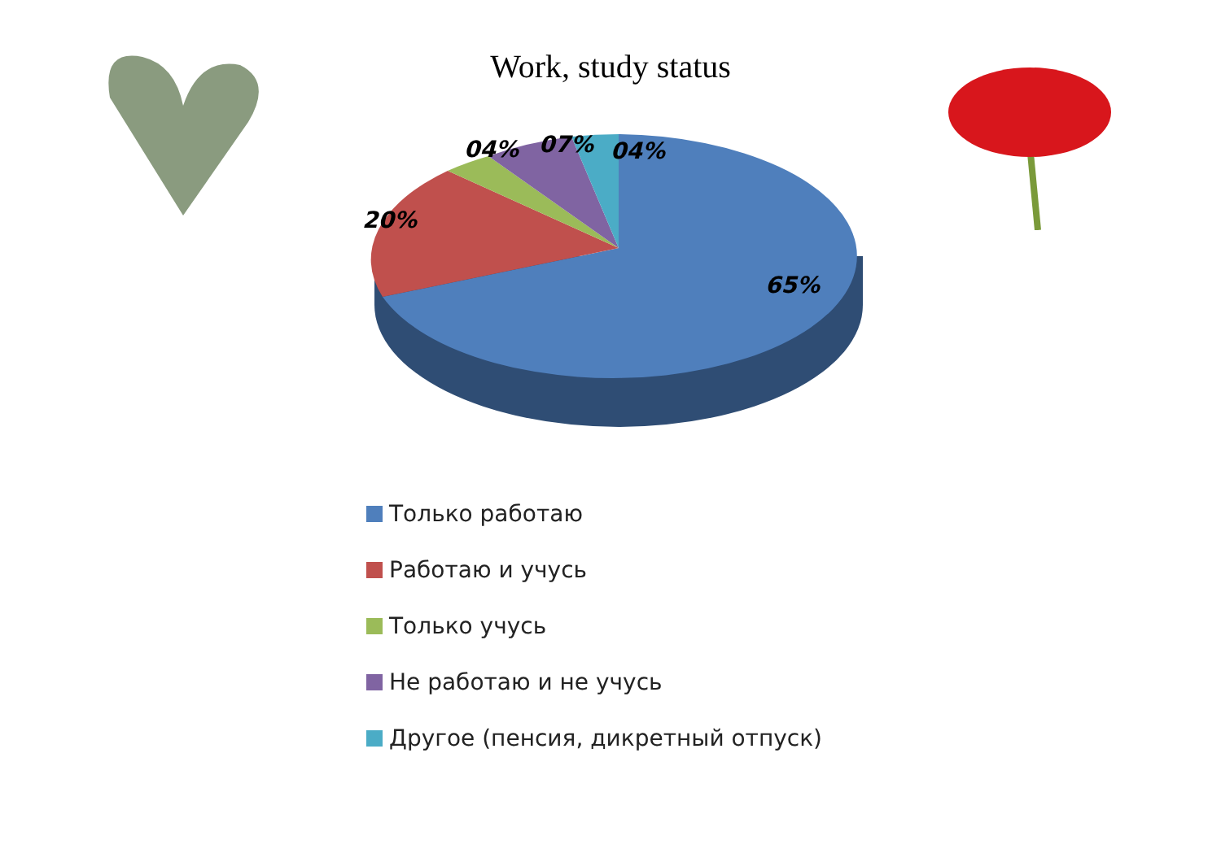Work, study status
04%
07%
04%
20%
65%
Только работаю
Работаю и учусь
Только учусь
Не работаю и не учусь
Другое (пенсия, дикретный отпуск)